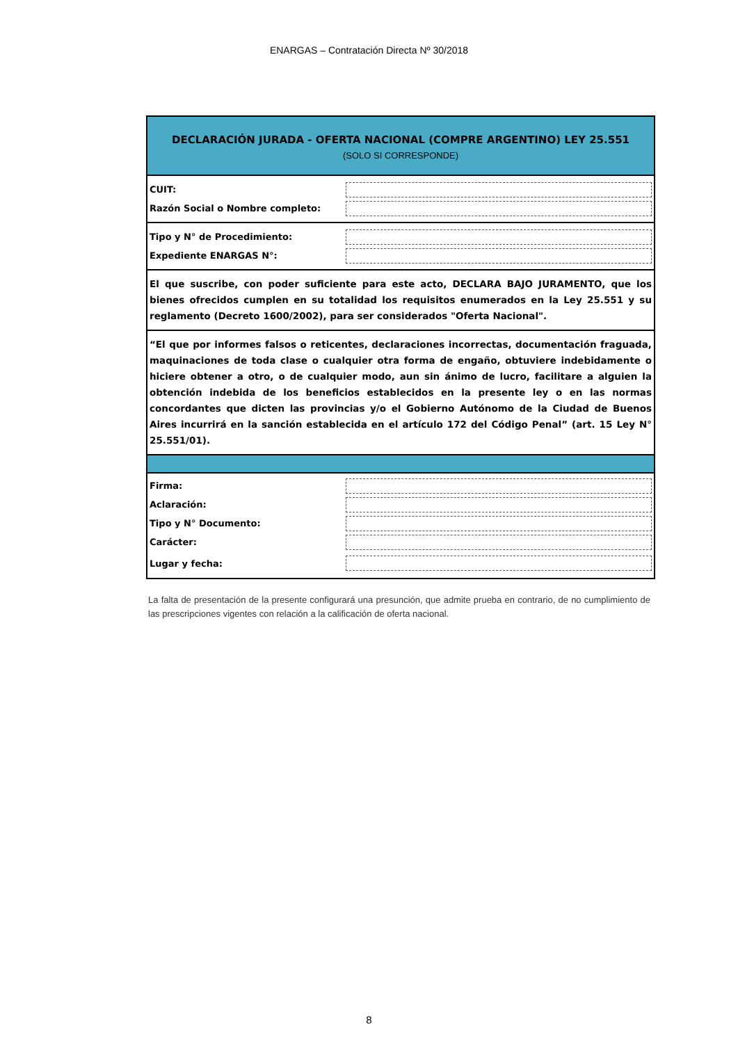ENARGAS – Contratación Directa Nº 30/2018
DECLARACIÓN JURADA - OFERTA NACIONAL (COMPRE ARGENTINO) LEY 25.551
(SOLO SI CORRESPONDE)
CUIT:
Razón Social o Nombre completo:
Tipo y N° de Procedimiento:
Expediente ENARGAS N°:
El que suscribe, con poder suficiente para este acto, DECLARA BAJO JURAMENTO, que los bienes ofrecidos cumplen en su totalidad los requisitos enumerados en la Ley 25.551 y su reglamento (Decreto 1600/2002), para ser considerados "Oferta Nacional".
“El que por informes falsos o reticentes, declaraciones incorrectas, documentación fraguada, maquinaciones de toda clase o cualquier otra forma de engaño, obtuviere indebidamente o hiciere obtener a otro, o de cualquier modo, aun sin ánimo de lucro, facilitare a alguien la obtención indebida de los beneficios establecidos en la presente ley o en las normas concordantes que dicten las provincias y/o el Gobierno Autónomo de la Ciudad de Buenos Aires incurrirá en la sanción establecida en el artículo 172 del Código Penal” (art. 15 Ley N° 25.551/01).
Firma:
Aclaración:
Tipo y N° Documento:
Carácter:
Lugar y fecha:
La falta de presentación de la presente configurará una presunción, que admite prueba en contrario, de no cumplimiento de las prescripciones vigentes con relación a la calificación de oferta nacional.
8